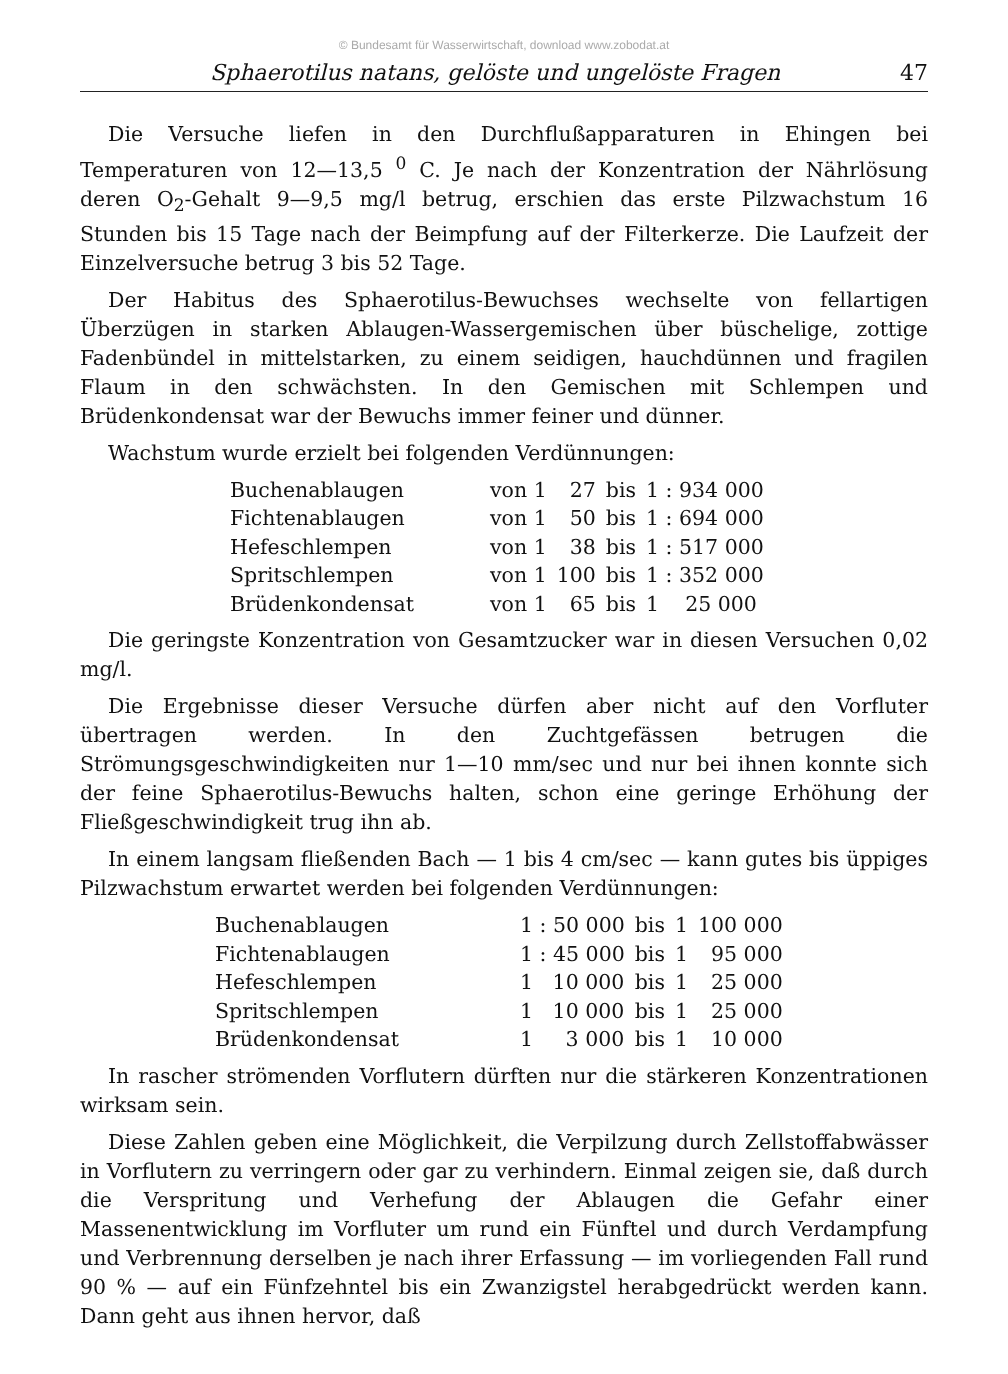© Bundesamt für Wasserwirtschaft, download www.zobodat.at
Sphaerotilus natans, gelöste und ungelöste Fragen 47
Die Versuche liefen in den Durchflußapparaturen in Ehingen bei Temperaturen von 12—13,5 <sup>0</sup> C. Je nach der Konzentration der Nährlösung deren O<sub>2</sub>-Gehalt 9—9,5 mg/l betrug, erschien das erste Pilzwachstum 16 Stunden bis 15 Tage nach der Beimpfung auf der Filterkerze. Die Laufzeit der Einzelversuche betrug 3 bis 52 Tage.
Der Habitus des Sphaerotilus-Bewuchses wechselte von fellartigen Überzügen in starken Ablaugen-Wassergemischen über büschelige, zottige Fadenbündel in mittelstarken, zu einem seidigen, hauchdünnen und fragilen Flaum in den schwächsten. In den Gemischen mit Schlempen und Brüdenkondensat war der Bewuchs immer feiner und dünner.
Wachstum wurde erzielt bei folgenden Verdünnungen:
| Buchenablaugen | von 1 | 27 | bis | 1 : 934 000 |
| Fichtenablaugen | von 1 | 50 | bis | 1 : 694 000 |
| Hefeschlempen | von 1 | 38 | bis | 1 : 517 000 |
| Spritschlempen | von 1 | 100 | bis | 1 : 352 000 |
| Brüdenkondensat | von 1 | 65 | bis | 1 25 000 |
Die geringste Konzentration von Gesamtzucker war in diesen Versuchen 0,02 mg/l.
Die Ergebnisse dieser Versuche dürfen aber nicht auf den Vorfluter übertragen werden. In den Zuchtgefässen betrugen die Strömungsgeschwindigkeiten nur 1—10 mm/sec und nur bei ihnen konnte sich der feine Sphaerotilus-Bewuchs halten, schon eine geringe Erhöhung der Fließgeschwindigkeit trug ihn ab.
In einem langsam fließenden Bach — 1 bis 4 cm/sec — kann gutes bis üppiges Pilzwachstum erwartet werden bei folgenden Verdünnungen:
| Buchenablaugen | 1 : 50 000 | bis | 1 | 100 000 |
| Fichtenablaugen | 1 : 45 000 | bis | 1 | 95 000 |
| Hefeschlempen | 1 10 000 | bis | 1 | 25 000 |
| Spritschlempen | 1 10 000 | bis | 1 | 25 000 |
| Brüdenkondensat | 1 3 000 | bis | 1 | 10 000 |
In rascher strömenden Vorflutern dürften nur die stärkeren Konzentrationen wirksam sein.
Diese Zahlen geben eine Möglichkeit, die Verpilzung durch Zellstoffabwässer in Vorflutern zu verringern oder gar zu verhindern. Einmal zeigen sie, daß durch die Verspritung und Verhefung der Ablaugen die Gefahr einer Massenentwicklung im Vorfluter um rund ein Fünftel und durch Verdampfung und Verbrennung derselben je nach ihrer Erfassung — im vorliegenden Fall rund 90 % — auf ein Fünfzehntel bis ein Zwanzigstel herabgedrückt werden kann. Dann geht aus ihnen hervor, daß